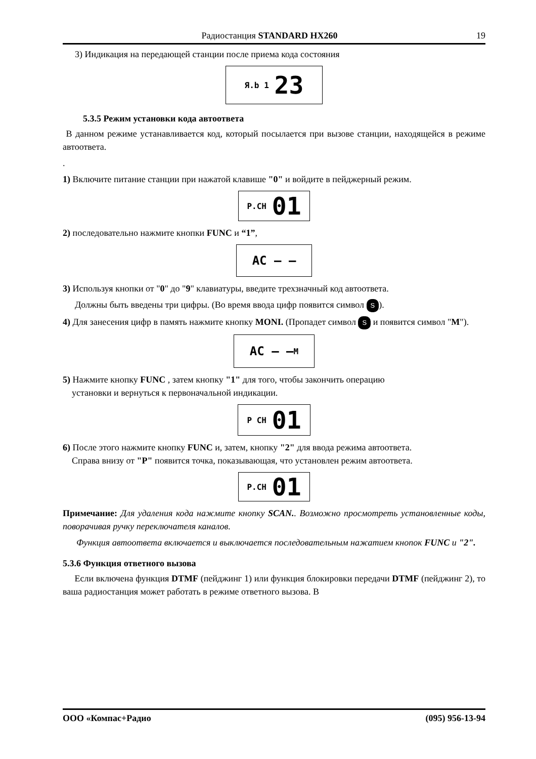Радиостанция STANDARD HX260 19
3) Индикация на передающей станции после приема кода состояния
Я.b 1 23
5.3.5 Режим установки кода автоответа
В данном режиме устанавливается код, который посылается при вызове станции, находящейся в режиме автоответа.
.
1) Включите питание станции при нажатой клавише "0" и войдите в пейджерный режим.
P.CH 01
2) последовательно нажмите кнопки FUNC и “1”,
AC – –
3) Используя кнопки от "0" до "9" клавиатуры, введите трехзначный код автоответа.
Должны быть введены три цифры. (Во время ввода цифр появится символ S).
4) Для занесения цифр в память нажмите кнопку MONI. (Пропадет символ S и появится символ "M").
AC – – M
5) Нажмите кнопку FUNC , затем кнопку "1" для того, чтобы закончить операцию
установки и вернуться к первоначальной индикации.
P CH 01
6) После этого нажмите кнопку FUNC и, затем, кнопку "2" для ввода режима автоответа.
Справа внизу от "P" появится точка, показывающая, что установлен режим автоответа.
P.CH 01
Примечание: Для удаления кода нажмите кнопку SCAN.. Возможно просмотреть установленные коды, поворачивая ручку переключателя каналов.
Функция автоответа включается и выключается последовательным нажатием кнопок FUNC и "2".
5.3.6 Функция ответного вызова
Если включена функция DTMF (пейджинг 1) или функция блокировки передачи DTMF (пейджинг 2), то ваша радиостанция может работать в режиме ответного вызова. В
ООО «Компас+Радио (095) 956-13-94